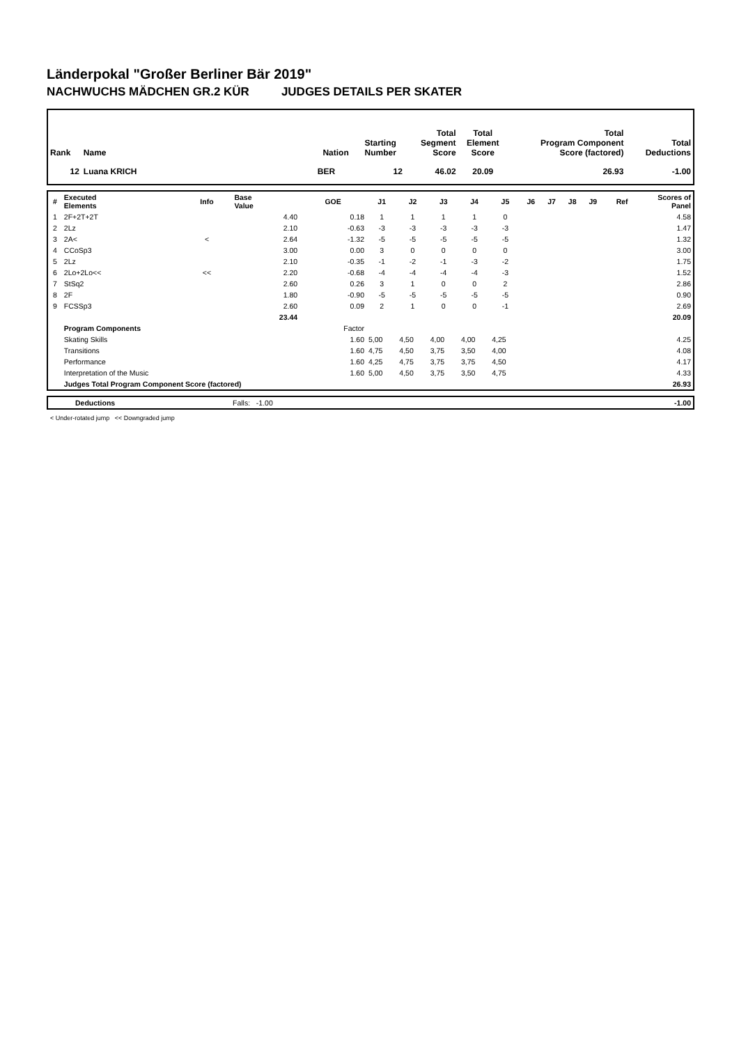Länderpokal "Großer Berliner Bär 2019"
NACHWUCHS MÄDCHEN GR.2 KÜR JUDGES DETAILS PER SKATER
| Rank | Name | Nation | Starting Number | Total Segment Score | Total Element Score | Total Program Component Score (factored) | Total Deductions |
| --- | --- | --- | --- | --- | --- | --- | --- |
| 12 | Luana KRICH | BER | 12 | 46.02 | 20.09 | 26.93 | -1.00 |
| # | Executed Elements | Info | Base Value | GOE | J1 | J2 | J3 | J4 | J5 | J6 | J7 | J8 | J9 | Ref | Scores of Panel |
| --- | --- | --- | --- | --- | --- | --- | --- | --- | --- | --- | --- | --- | --- | --- | --- |
| 1 | 2F+2T+2T | | 4.40 | 0.18 | 1 | 1 | 1 | 1 | 0 | | | | | | 4.58 |
| 2 | 2Lz | | 2.10 | -0.63 | -3 | -3 | -3 | -3 | -3 | | | | | | 1.47 |
| 3 | 2A< | < | 2.64 | -1.32 | -5 | -5 | -5 | -5 | -5 | | | | | | 1.32 |
| 4 | CCoSp3 | | 3.00 | 0.00 | 3 | 0 | 0 | 0 | 0 | | | | | | 3.00 |
| 5 | 2Lz | | 2.10 | -0.35 | -1 | -2 | -1 | -3 | -2 | | | | | | 1.75 |
| 6 | 2Lo+2Lo<< | << | 2.20 | -0.68 | -4 | -4 | -4 | -4 | -3 | | | | | | 1.52 |
| 7 | StSq2 | | 2.60 | 0.26 | 3 | 1 | 0 | 0 | 2 | | | | | | 2.86 |
| 8 | 2F | | 1.80 | -0.90 | -5 | -5 | -5 | -5 | -5 | | | | | | 0.90 |
| 9 | FCSSp3 | | 2.60 | 0.09 | 2 | 1 | 0 | 0 | -1 | | | | | | 2.69 |
| | | | 23.44 | | | | | | | | | | | | 20.09 |
| | Program Components | | | Factor | | | | | | | | | | | |
| | Skating Skills | | | 1.60 | 5,00 | 4,50 | 4,00 | 4,00 | 4,25 | | | | | | 4.25 |
| | Transitions | | | 1.60 | 4,75 | 4,50 | 3,75 | 3,50 | 4,00 | | | | | | 4.08 |
| | Performance | | | 1.60 | 4,25 | 4,75 | 3,75 | 3,75 | 4,50 | | | | | | 4.17 |
| | Interpretation of the Music | | | 1.60 | 5,00 | 4,50 | 3,75 | 3,50 | 4,75 | | | | | | 4.33 |
| | Judges Total Program Component Score (factored) | | | | | | | | | | | | | | 26.93 |
| | Deductions | Falls: -1.00 | -1.00 |
< Under-rotated jump << Downgraded jump